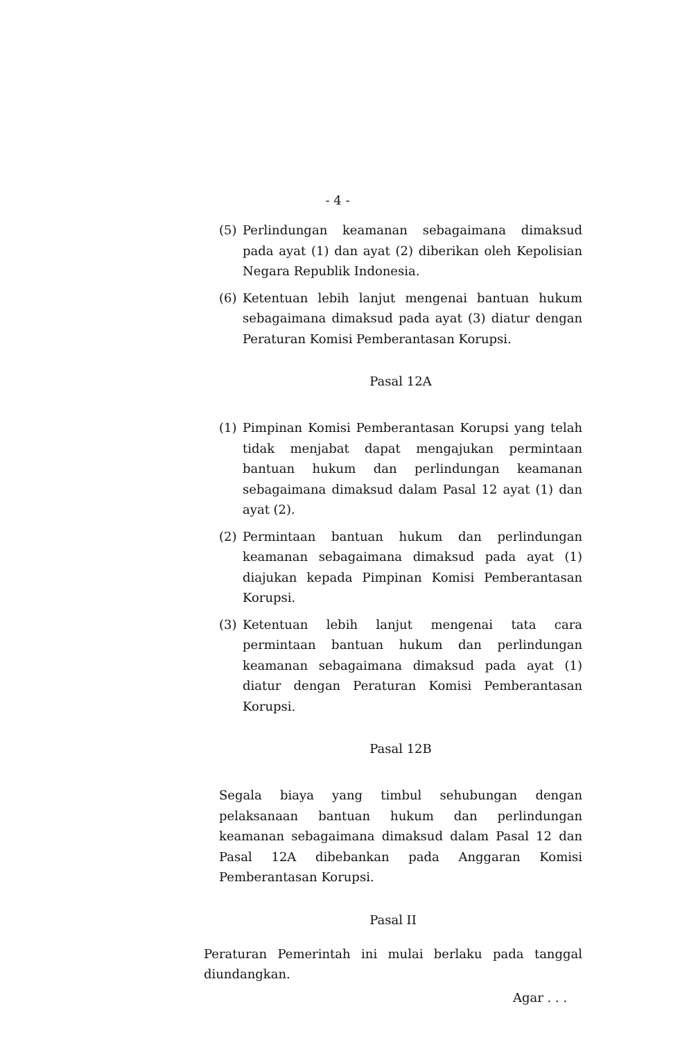- 4 -
(5) Perlindungan keamanan sebagaimana dimaksud pada ayat (1) dan ayat (2) diberikan oleh Kepolisian Negara Republik Indonesia.
(6) Ketentuan lebih lanjut mengenai bantuan hukum sebagaimana dimaksud pada ayat (3) diatur dengan Peraturan Komisi Pemberantasan Korupsi.
Pasal 12A
(1) Pimpinan Komisi Pemberantasan Korupsi yang telah tidak menjabat dapat mengajukan permintaan bantuan hukum dan perlindungan keamanan sebagaimana dimaksud dalam Pasal 12 ayat (1) dan ayat (2).
(2) Permintaan bantuan hukum dan perlindungan keamanan sebagaimana dimaksud pada ayat (1) diajukan kepada Pimpinan Komisi Pemberantasan Korupsi.
(3) Ketentuan lebih lanjut mengenai tata cara permintaan bantuan hukum dan perlindungan keamanan sebagaimana dimaksud pada ayat (1) diatur dengan Peraturan Komisi Pemberantasan Korupsi.
Pasal 12B
Segala biaya yang timbul sehubungan dengan pelaksanaan bantuan hukum dan perlindungan keamanan sebagaimana dimaksud dalam Pasal 12 dan Pasal 12A dibebankan pada Anggaran Komisi Pemberantasan Korupsi.
Pasal II
Peraturan Pemerintah ini mulai berlaku pada tanggal diundangkan.
Agar . . .